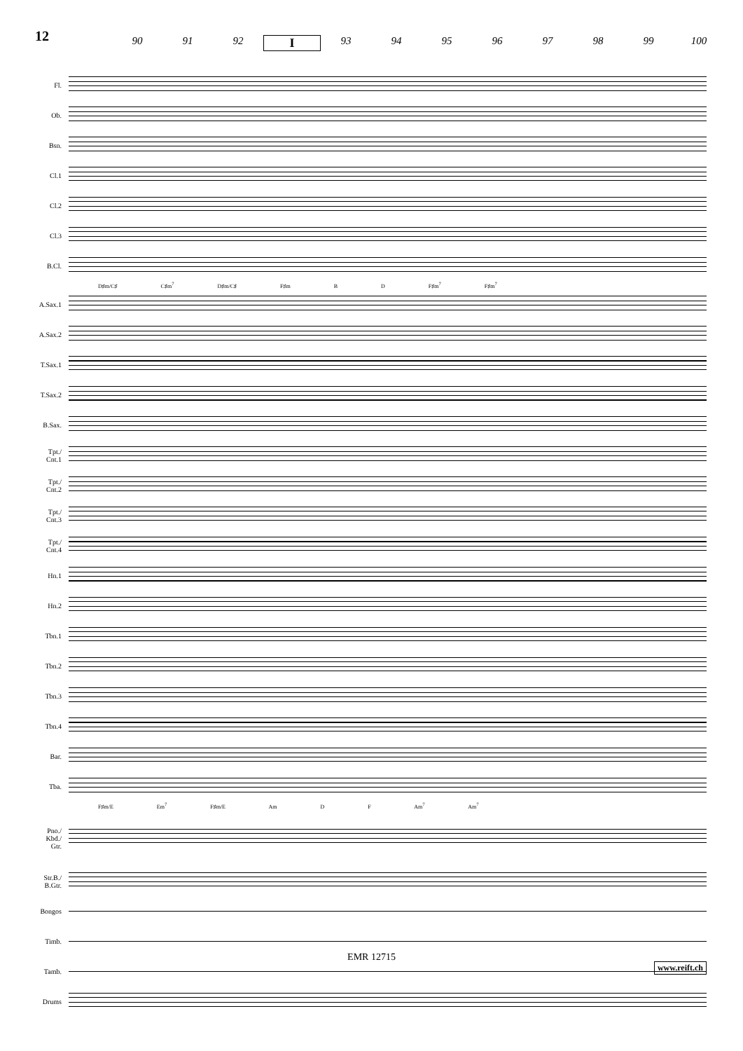12
90 91 92 I 93 94 95 96 97 98 99 100
Fl.
Ob.
Bsn.
Cl.1
Cl.2
Cl.3
B.Cl.
D♯m/C♯ C♯m<sup>7</sup> D♯m/C♯ F♯m B D F♯m<sup>7</sup> F♯m<sup>7</sup>
A.Sax.1
A.Sax.2
T.Sax.1
T.Sax.2
B.Sax.
Tpt./
Cnt.1
Tpt./
Cnt.2
Tpt./
Cnt.3
Tpt./
Cnt.4
Hn.1
Hn.2
Tbn.1
Tbn.2
Tbn.3
Tbn.4
Bar.
Tba.
F♯m/E Em<sup>7</sup> F♯m/E Am D F Am<sup>7</sup> Am<sup>7</sup>
Pno./
Kbd./
Gtr.
Str.B./
B.Gtr.
Bongos
Timb.
Tamb.
Drums
EMR 12715
www.reift.ch